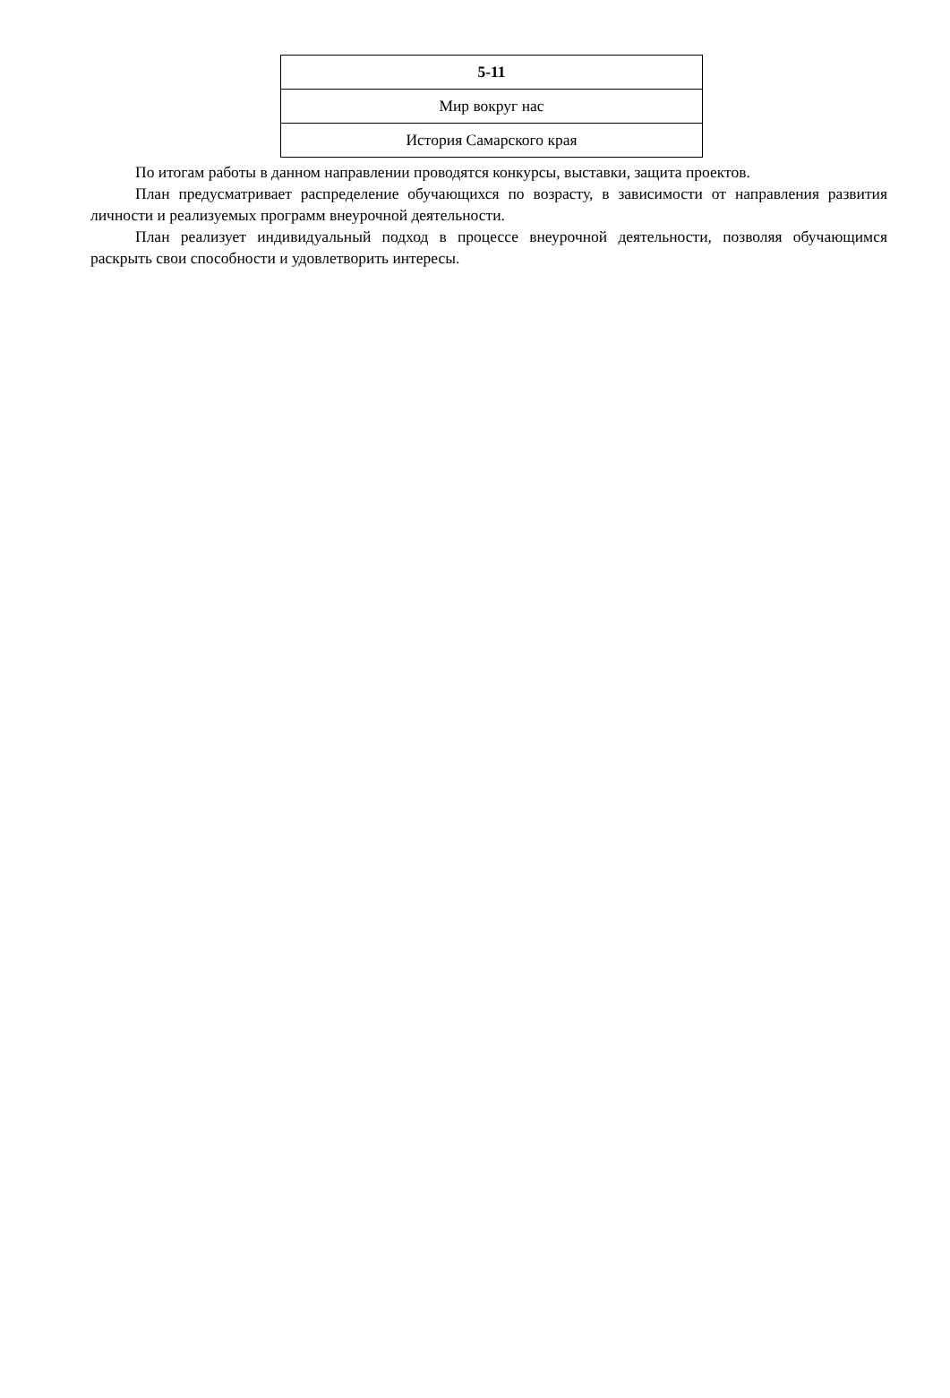| 5-11 |
| Мир вокруг нас |
| История Самарского края |
По итогам работы в данном направлении проводятся конкурсы, выставки, защита проектов.
План предусматривает распределение обучающихся по возрасту, в зависимости от направления развития личности и реализуемых программ внеурочной деятельности.
План реализует индивидуальный подход в процессе внеурочной деятельности, позволяя обучающимся раскрыть свои способности и удовлетворить интересы.